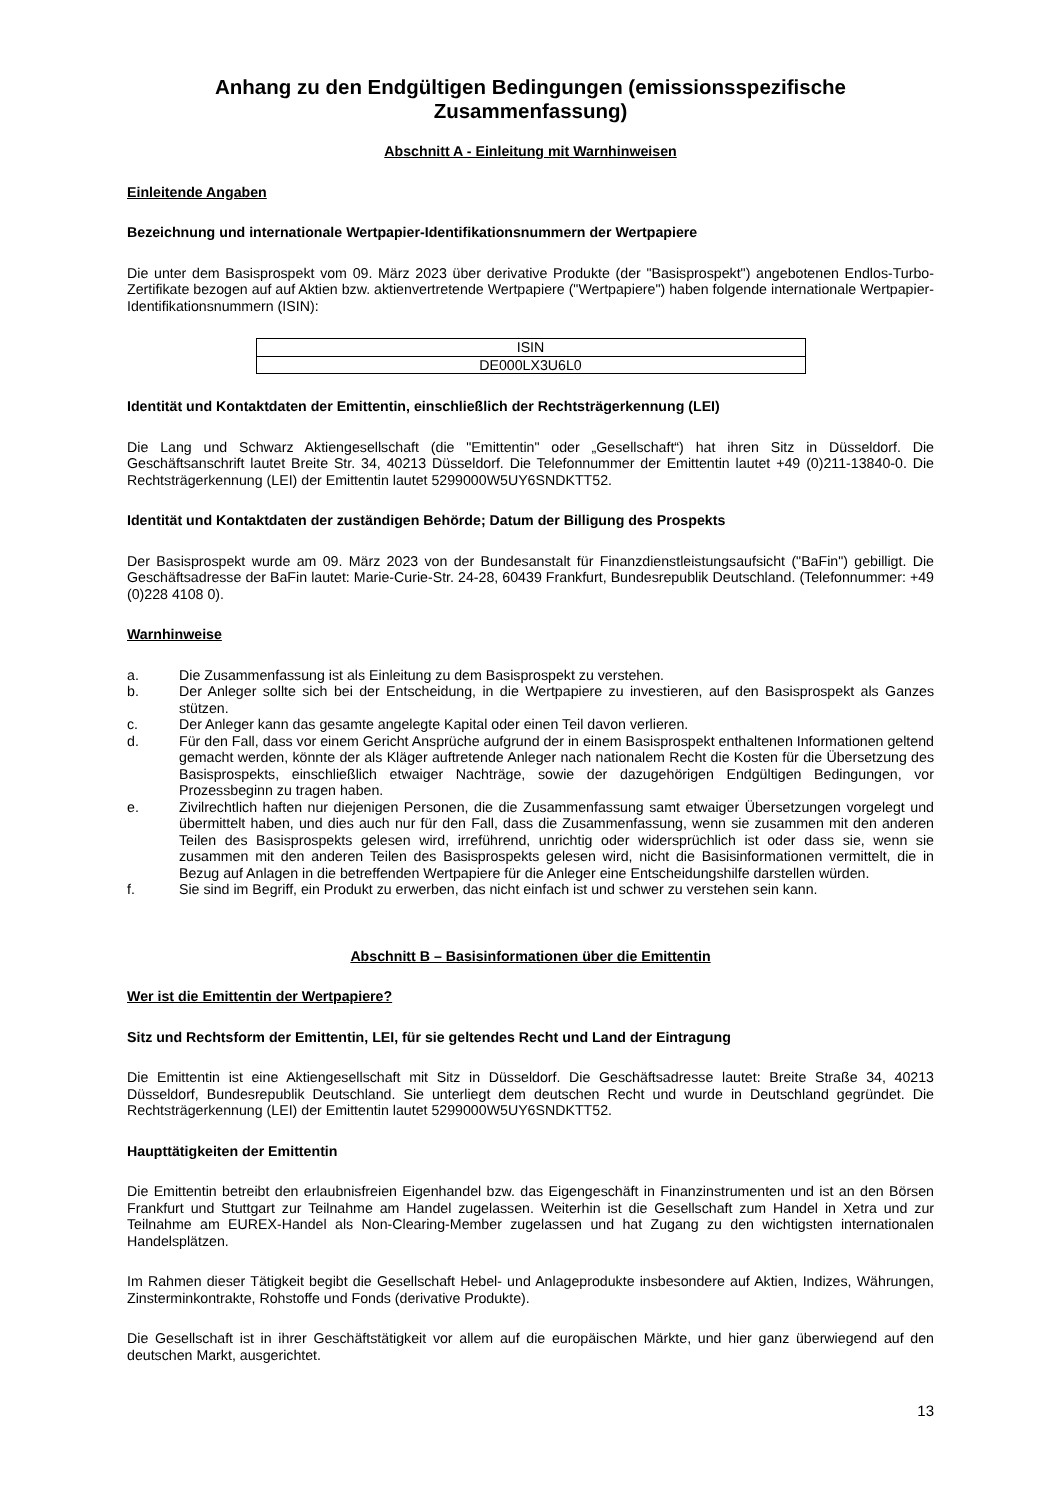Anhang zu den Endgültigen Bedingungen (emissionsspezifische Zusammenfassung)
Abschnitt A - Einleitung mit Warnhinweisen
Einleitende Angaben
Bezeichnung und internationale Wertpapier-Identifikationsnummern der Wertpapiere
Die unter dem Basisprospekt vom 09. März 2023 über derivative Produkte (der "Basisprospekt") angebotenen Endlos-Turbo-Zertifikate bezogen auf auf Aktien bzw. aktienvertretende Wertpapiere ("Wertpapiere") haben folgende internationale Wertpapier-Identifikationsnummern (ISIN):
| ISIN |
| DE000LX3U6L0 |
Identität und Kontaktdaten der Emittentin, einschließlich der Rechtsträgerkennung (LEI)
Die Lang und Schwarz Aktiengesellschaft (die "Emittentin" oder „Gesellschaft“) hat ihren Sitz in Düsseldorf. Die Geschäftsanschrift lautet Breite Str. 34, 40213 Düsseldorf. Die Telefonnummer der Emittentin lautet +49 (0)211-13840-0. Die Rechtsträgerkennung (LEI) der Emittentin lautet 5299000W5UY6SNDKTT52.
Identität und Kontaktdaten der zuständigen Behörde; Datum der Billigung des Prospekts
Der Basisprospekt wurde am 09. März 2023 von der Bundesanstalt für Finanzdienstleistungsaufsicht ("BaFin") gebilligt. Die Geschäftsadresse der BaFin lautet: Marie-Curie-Str. 24-28, 60439 Frankfurt, Bundesrepublik Deutschland. (Telefonnummer: +49 (0)228 4108 0).
Warnhinweise
a. Die Zusammenfassung ist als Einleitung zu dem Basisprospekt zu verstehen.
b. Der Anleger sollte sich bei der Entscheidung, in die Wertpapiere zu investieren, auf den Basisprospekt als Ganzes stützen.
c. Der Anleger kann das gesamte angelegte Kapital oder einen Teil davon verlieren.
d. Für den Fall, dass vor einem Gericht Ansprüche aufgrund der in einem Basisprospekt enthaltenen Informationen geltend gemacht werden, könnte der als Kläger auftretende Anleger nach nationalem Recht die Kosten für die Übersetzung des Basisprospekts, einschließlich etwaiger Nachträge, sowie der dazugehörigen Endgültigen Bedingungen, vor Prozessbeginn zu tragen haben.
e. Zivilrechtlich haften nur diejenigen Personen, die die Zusammenfassung samt etwaiger Übersetzungen vorgelegt und übermittelt haben, und dies auch nur für den Fall, dass die Zusammenfassung, wenn sie zusammen mit den anderen Teilen des Basisprospekts gelesen wird, irreführend, unrichtig oder widersprüchlich ist oder dass sie, wenn sie zusammen mit den anderen Teilen des Basisprospekts gelesen wird, nicht die Basisinformationen vermittelt, die in Bezug auf Anlagen in die betreffenden Wertpapiere für die Anleger eine Entscheidungshilfe darstellen würden.
f. Sie sind im Begriff, ein Produkt zu erwerben, das nicht einfach ist und schwer zu verstehen sein kann.
Abschnitt B – Basisinformationen über die Emittentin
Wer ist die Emittentin der Wertpapiere?
Sitz und Rechtsform der Emittentin, LEI, für sie geltendes Recht und Land der Eintragung
Die Emittentin ist eine Aktiengesellschaft mit Sitz in Düsseldorf. Die Geschäftsadresse lautet: Breite Straße 34, 40213 Düsseldorf, Bundesrepublik Deutschland. Sie unterliegt dem deutschen Recht und wurde in Deutschland gegründet. Die Rechtsträgerkennung (LEI) der Emittentin lautet 5299000W5UY6SNDKTT52.
Haupttätigkeiten der Emittentin
Die Emittentin betreibt den erlaubnisfreien Eigenhandel bzw. das Eigengeschäft in Finanzinstrumenten und ist an den Börsen Frankfurt und Stuttgart zur Teilnahme am Handel zugelassen. Weiterhin ist die Gesellschaft zum Handel in Xetra und zur Teilnahme am EUREX-Handel als Non-Clearing-Member zugelassen und hat Zugang zu den wichtigsten internationalen Handelsplätzen.
Im Rahmen dieser Tätigkeit begibt die Gesellschaft Hebel- und Anlageprodukte insbesondere auf Aktien, Indizes, Währungen, Zinsterminkontrakte, Rohstoffe und Fonds (derivative Produkte).
Die Gesellschaft ist in ihrer Geschäftstätigkeit vor allem auf die europäischen Märkte, und hier ganz überwiegend auf den deutschen Markt, ausgerichtet.
13